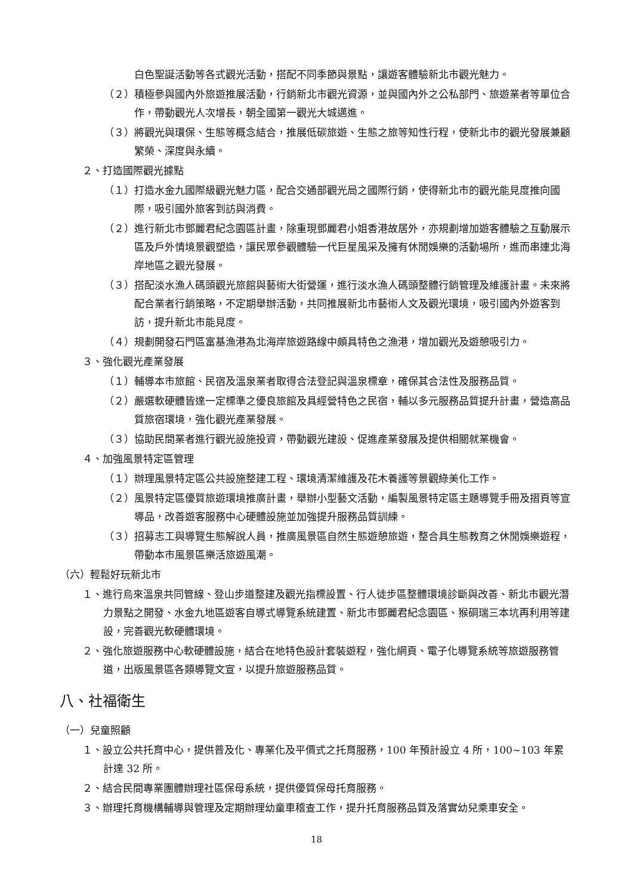白色聖誕活動等各式觀光活動，搭配不同季節與景點，讓遊客體驗新北市觀光魅力。
（２）積極參與國內外旅遊推展活動，行銷新北市觀光資源，並與國內外之公私部門、旅遊業者等單位合作，帶動觀光人次增長，朝全國第一觀光大城邁進。
（３）將觀光與環保、生態等概念結合，推展低碳旅遊、生態之旅等知性行程，使新北市的觀光發展兼顧繁榮、深度與永續。
２、打造國際觀光據點
（１）打造水金九國際級觀光魅力區，配合交通部觀光局之國際行銷，使得新北市的觀光能見度推向國際，吸引國外旅客到訪與消費。
（２）進行新北市鄧麗君紀念園區計畫，除重現鄧麗君小姐香港故居外，亦規劃增加遊客體驗之互動展示區及戶外情境景觀塑造，讓民眾參觀體驗一代巨星風采及擁有休閒娛樂的活動場所，進而串連北海岸地區之觀光發展。
（３）搭配淡水漁人碼頭觀光旅館與藝術大街營運，進行淡水漁人碼頭整體行銷管理及維護計畫。未來將配合業者行銷策略，不定期舉辦活動，共同推展新北市藝術人文及觀光環境，吸引國內外遊客到訪，提升新北市能見度。
（４）規劃開發石門區富基漁港為北海岸旅遊路線中頗具特色之漁港，增加觀光及遊憩吸引力。
３、強化觀光產業發展
（１）輔導本市旅館、民宿及溫泉業者取得合法登記與溫泉標章，確保其合法性及服務品質。
（２）嚴選軟硬體皆達一定標準之優良旅館及具經營特色之民宿，輔以多元服務品質提升計畫，營造高品質旅宿環境，強化觀光產業發展。
（３）協助民間業者進行觀光設施投資，帶動觀光建設、促進產業發展及提供相關就業機會。
４、加強風景特定區管理
（１）辦理風景特定區公共設施整建工程、環境清潔維護及花木養護等景觀綠美化工作。
（２）風景特定區優質旅遊環境推廣計畫，舉辦小型藝文活動，編製風景特定區主題導覽手冊及摺頁等宣導品，改善遊客服務中心硬體設施並加強提升服務品質訓練。
（３）招募志工與導覽生態解說人員，推廣風景區自然生態遊憩旅遊，整合具生態教育之休閒娛樂遊程，帶動本市風景區樂活旅遊風潮。
（六）輕鬆好玩新北市
１、進行烏來溫泉共同管線、登山步道整建及觀光指標設置、行人徒步區整體環境診斷與改善、新北市觀光潛力景點之開發、水金九地區遊客自導式導覽系統建置、新北市鄧麗君紀念園區、猴硐瑞三本坑再利用等建設，完善觀光軟硬體環境。
２、強化旅遊服務中心軟硬體設施，結合在地特色設計套裝遊程，強化網頁、電子化導覽系統等旅遊服務管道，出版風景區各類導覽文宣，以提升旅遊服務品質。
八、社福衛生
（一）兒童照顧
１、設立公共托育中心，提供普及化、專業化及平價式之托育服務，100 年預計設立 4 所，100~103 年累計達 32 所。
２、結合民間專業團體辦理社區保母系統，提供優質保母托育服務。
３、辦理托育機構輔導與管理及定期辦理幼童車稽查工作，提升托育服務品質及落實幼兒乘車安全。
18